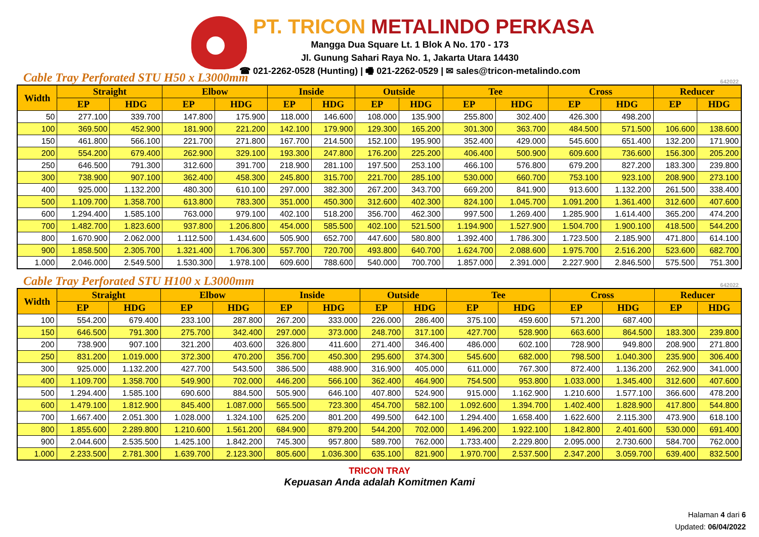PT. TRICON METALINDO PERKASA
Mangga Dua Square Lt. 1 Blok A No. 170 - 173
Jl. Gunung Sahari Raya No. 1, Jakarta Utara 14430
☎ 021-2262-0528 (Hunting) | 🖷 021-2262-0529 | ✉ sales@tricon-metalindo.com
Cable Tray Perforated STU H50 x L3000mm 642022
| Width | Straight | | Elbow | | Inside | | Outside | | Tee | | Cross | | Reducer | |
| --- | --- | --- | --- | --- | --- | --- | --- | --- | --- | --- | --- | --- | --- | --- |
| | EP | HDG | EP | HDG | EP | HDG | EP | HDG | EP | HDG | EP | HDG | EP | HDG |
| 50 | 277.100 | 339.700 | 147.800 | 175.900 | 118.000 | 146.600 | 108.000 | 135.900 | 255.800 | 302.400 | 426.300 | 498.200 | | |
| 100 | 369.500 | 452.900 | 181.900 | 221.200 | 142.100 | 179.900 | 129.300 | 165.200 | 301.300 | 363.700 | 484.500 | 571.500 | 106.600 | 138.600 |
| 150 | 461.800 | 566.100 | 221.700 | 271.800 | 167.700 | 214.500 | 152.100 | 195.900 | 352.400 | 429.000 | 545.600 | 651.400 | 132.200 | 171.900 |
| 200 | 554.200 | 679.400 | 262.900 | 329.100 | 193.300 | 247.800 | 176.200 | 225.200 | 406.400 | 500.900 | 609.600 | 736.600 | 156.300 | 205.200 |
| 250 | 646.500 | 791.300 | 312.600 | 391.700 | 218.900 | 281.100 | 197.500 | 253.100 | 466.100 | 576.800 | 679.200 | 827.200 | 183.300 | 239.800 |
| 300 | 738.900 | 907.100 | 362.400 | 458.300 | 245.800 | 315.700 | 221.700 | 285.100 | 530.000 | 660.700 | 753.100 | 923.100 | 208.900 | 273.100 |
| 400 | 925.000 | 1.132.200 | 480.300 | 610.100 | 297.000 | 382.300 | 267.200 | 343.700 | 669.200 | 841.900 | 913.600 | 1.132.200 | 261.500 | 338.400 |
| 500 | 1.109.700 | 1.358.700 | 613.800 | 783.300 | 351.000 | 450.300 | 312.600 | 402.300 | 824.100 | 1.045.700 | 1.091.200 | 1.361.400 | 312.600 | 407.600 |
| 600 | 1.294.400 | 1.585.100 | 763.000 | 979.100 | 402.100 | 518.200 | 356.700 | 462.300 | 997.500 | 1.269.400 | 1.285.900 | 1.614.400 | 365.200 | 474.200 |
| 700 | 1.482.700 | 1.823.600 | 937.800 | 1.206.800 | 454.000 | 585.500 | 402.100 | 521.500 | 1.194.900 | 1.527.900 | 1.504.700 | 1.900.100 | 418.500 | 544.200 |
| 800 | 1.670.900 | 2.062.000 | 1.112.500 | 1.434.600 | 505.900 | 652.700 | 447.600 | 580.800 | 1.392.400 | 1.786.300 | 1.723.500 | 2.185.900 | 471.800 | 614.100 |
| 900 | 1.858.500 | 2.305.700 | 1.321.400 | 1.706.300 | 557.700 | 720.700 | 493.800 | 640.700 | 1.624.700 | 2.088.600 | 1.975.700 | 2.516.200 | 523.600 | 682.700 |
| 1.000 | 2.046.000 | 2.549.500 | 1.530.300 | 1.978.100 | 609.600 | 788.600 | 540.000 | 700.700 | 1.857.000 | 2.391.000 | 2.227.900 | 2.846.500 | 575.500 | 751.300 |
Cable Tray Perforated STU H100 x L3000mm 642022
| Width | Straight | | Elbow | | Inside | | Outside | | Tee | | Cross | | Reducer | |
| --- | --- | --- | --- | --- | --- | --- | --- | --- | --- | --- | --- | --- | --- | --- |
| | EP | HDG | EP | HDG | EP | HDG | EP | HDG | EP | HDG | EP | HDG | EP | HDG |
| 100 | 554.200 | 679.400 | 233.100 | 287.800 | 267.200 | 333.000 | 226.000 | 286.400 | 375.100 | 459.600 | 571.200 | 687.400 | | |
| 150 | 646.500 | 791.300 | 275.700 | 342.400 | 297.000 | 373.000 | 248.700 | 317.100 | 427.700 | 528.900 | 663.600 | 864.500 | 183.300 | 239.800 |
| 200 | 738.900 | 907.100 | 321.200 | 403.600 | 326.800 | 411.600 | 271.400 | 346.400 | 486.000 | 602.100 | 728.900 | 949.800 | 208.900 | 271.800 |
| 250 | 831.200 | 1.019.000 | 372.300 | 470.200 | 356.700 | 450.300 | 295.600 | 374.300 | 545.600 | 682.000 | 798.500 | 1.040.300 | 235.900 | 306.400 |
| 300 | 925.000 | 1.132.200 | 427.700 | 543.500 | 386.500 | 488.900 | 316.900 | 405.000 | 611.000 | 767.300 | 872.400 | 1.136.200 | 262.900 | 341.000 |
| 400 | 1.109.700 | 1.358.700 | 549.900 | 702.000 | 446.200 | 566.100 | 362.400 | 464.900 | 754.500 | 953.800 | 1.033.000 | 1.345.400 | 312.600 | 407.600 |
| 500 | 1.294.400 | 1.585.100 | 690.600 | 884.500 | 505.900 | 646.100 | 407.800 | 524.900 | 915.000 | 1.162.900 | 1.210.600 | 1.577.100 | 366.600 | 478.200 |
| 600 | 1.479.100 | 1.812.900 | 845.400 | 1.087.000 | 565.500 | 723.300 | 454.700 | 582.100 | 1.092.600 | 1.394.700 | 1.402.400 | 1.828.900 | 417.800 | 544.800 |
| 700 | 1.667.400 | 2.051.300 | 1.028.000 | 1.324.100 | 625.200 | 801.200 | 499.500 | 642.100 | 1.294.400 | 1.658.400 | 1.622.600 | 2.115.300 | 473.900 | 618.100 |
| 800 | 1.855.600 | 2.289.800 | 1.210.600 | 1.561.200 | 684.900 | 879.200 | 544.200 | 702.000 | 1.496.200 | 1.922.100 | 1.842.800 | 2.401.600 | 530.000 | 691.400 |
| 900 | 2.044.600 | 2.535.500 | 1.425.100 | 1.842.200 | 745.300 | 957.800 | 589.700 | 762.000 | 1.733.400 | 2.229.800 | 2.095.000 | 2.730.600 | 584.700 | 762.000 |
| 1.000 | 2.233.500 | 2.781.300 | 1.639.700 | 2.123.300 | 805.600 | 1.036.300 | 635.100 | 821.900 | 1.970.700 | 2.537.500 | 2.347.200 | 3.059.700 | 639.400 | 832.500 |
TRICON TRAY
Kepuasan Anda adalah Komitmen Kami
Halaman 4 dari 6
Updated: 06/04/2022